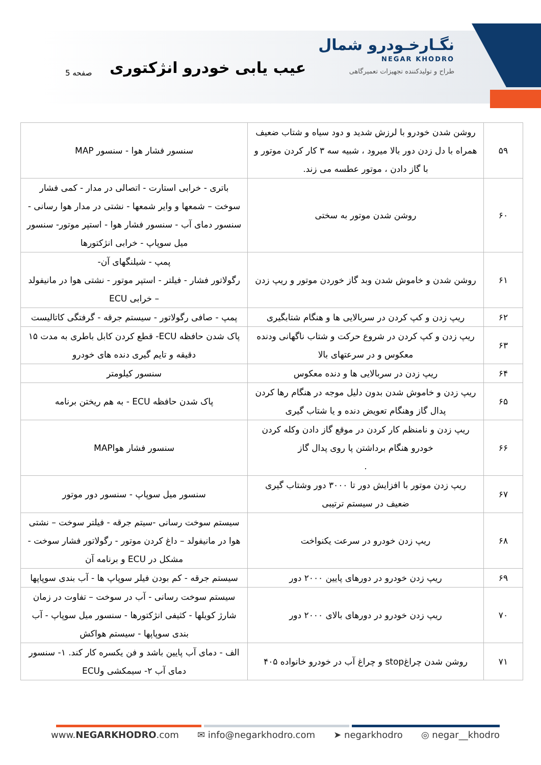نگـارخـودرو شمال
NEGAR KHODRO
طراح و تولیدکننده تجهیزات تعمیرگاهی
عیب یابی خودرو انژکتوری
صفحه 5
| ۵۹ | روشن شدن خودرو با لرزش شدید و دود سیاه و شتاب ضعیف همراه با دل زدن دور بالا میرود ، شبیه سه ۳ کار کردن موتور و با گاز دادن ، موتور عطسه می زند. | سنسور فشار هوا - سنسور MAP |
| ۶۰ | روشن شدن موتور به سختی | باتری - خرابی استارت - اتصالی در مدار - کمی فشار سوخت – شمعها و وایر شمعها - نشتی در مدار هوا رسانی - سنسور دمای آب - سنسور فشار هوا - استپر موتور- سنسور میل سوپاپ - خرابی انژکتورها |
| ۶۱ | روشن شدن و خاموش شدن وبد گاز خوردن موتور و ریپ زدن | پمپ - شیلنگهای آن- رگولاتور فشار - فیلتر - استپر موتور - نشتی هوا در مانیفولد – خرابی ECU |
| ۶۲ | ریپ زدن و کپ کردن در سربالایی ها و هنگام شتابگیری | پمپ - صافی رگولاتور - سیستم جرقه - گرفتگی کاتالیست |
| ۶۳ | ریپ زدن و کپ کردن در شروع حرکت و شتاب ناگهانی ودنده معکوس و در سرعتهای بالا | پاک شدن حافظه ECU- قطع کردن کابل باطری به مدت ۱۵ دقیقه و تایم گیری دنده های خودرو |
| ۶۴ | ریپ زدن در سربالایی ها و دنده معکوس | سنسور کیلومتر |
| ۶۵ | ریپ زدن و خاموش شدن بدون دلیل موجه در هنگام رها کردن پدال گاز وهنگام تعویض دنده و یا شتاب گیری | پاک شدن حافظه ECU - به هم ریختن برنامه |
| ۶۶ | ریپ زدن و نامنظم کار کردن در موقع گاز دادن وکله کردن خودرو هنگام برداشتن پا روی پدال گاز . | سنسور فشار هواMAP |
| ۶۷ | ریپ زدن موتور با افزایش دور تا ۳۰۰۰ دور وشتاب گیری ضعیف در سیستم ترتیبی | سنسور میل سوپاپ - سنسور دور موتور |
| ۶۸ | ریپ زدن خودرو در سرعت یکنواخت | سیستم سوخت رسانی -سیتم جرقه - فیلتر سوخت – نشتی هوا در مانیفولد – داغ کردن موتور - رگولاتور فشار سوخت - مشکل در ECU و برنامه آن |
| ۶۹ | ریپ زدن خودرو در دورهای پایین ۲۰۰۰ دور | سیستم جرقه - کم بودن فیلر سوپاپ ها - آب بندی سوپاپها |
| ۷۰ | ریپ زدن خودرو در دورهای بالای ۲۰۰۰ دور | سیستم سوخت رسانی - آب در سوخت – تفاوت در زمان شارژ کویلها - کثیفی انژکتورها - سنسور میل سوپاپ - آب بندی سوپاپها - سیستم هواکش |
| ۷۱ | روشن شدن چراغstop و چراغ آب در خودرو خانواده ۴۰۵ | الف - دمای آب پایین باشد و فن یکسره کار کند. ۱- سنسور دمای آب ۲- سیمکشی وECU |
www.NEGARKHODRO.com ✉ info@negarkhodro.com ➤ negarkhodro ◎ negar__khodro